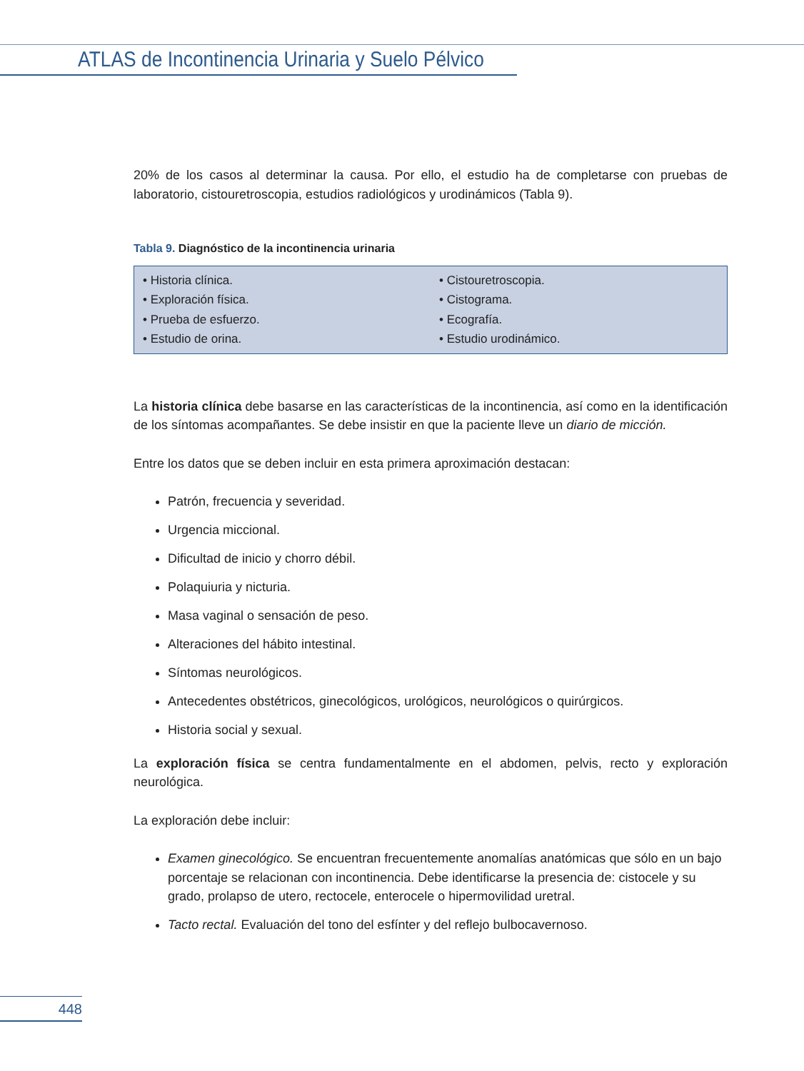ATLAS de Incontinencia Urinaria y Suelo Pélvico
20% de los casos al determinar la causa. Por ello, el estudio ha de completarse con pruebas de laboratorio, cistouretroscopia, estudios radiológicos y urodinámicos (Tabla 9).
Tabla 9. Diagnóstico de la incontinencia urinaria
| • Historia clínica. • Exploración física. • Prueba de esfuerzo. • Estudio de orina. | • Cistouretroscopia. • Cistograma. • Ecografía. • Estudio urodinámico. |
La historia clínica debe basarse en las características de la incontinencia, así como en la identificación de los síntomas acompañantes. Se debe insistir en que la paciente lleve un diario de micción.
Entre los datos que se deben incluir en esta primera aproximación destacan:
Patrón, frecuencia y severidad.
Urgencia miccional.
Dificultad de inicio y chorro débil.
Polaquiuria y nicturia.
Masa vaginal o sensación de peso.
Alteraciones del hábito intestinal.
Síntomas neurológicos.
Antecedentes obstétricos, ginecológicos, urológicos, neurológicos o quirúrgicos.
Historia social y sexual.
La exploración física se centra fundamentalmente en el abdomen, pelvis, recto y exploración neurológica.
La exploración debe incluir:
Examen ginecológico. Se encuentran frecuentemente anomalías anatómicas que sólo en un bajo porcentaje se relacionan con incontinencia. Debe identificarse la presencia de: cistocele y su grado, prolapso de utero, rectocele, enterocele o hipermovilidad uretral.
Tacto rectal. Evaluación del tono del esfínter y del reflejo bulbocavernoso.
448